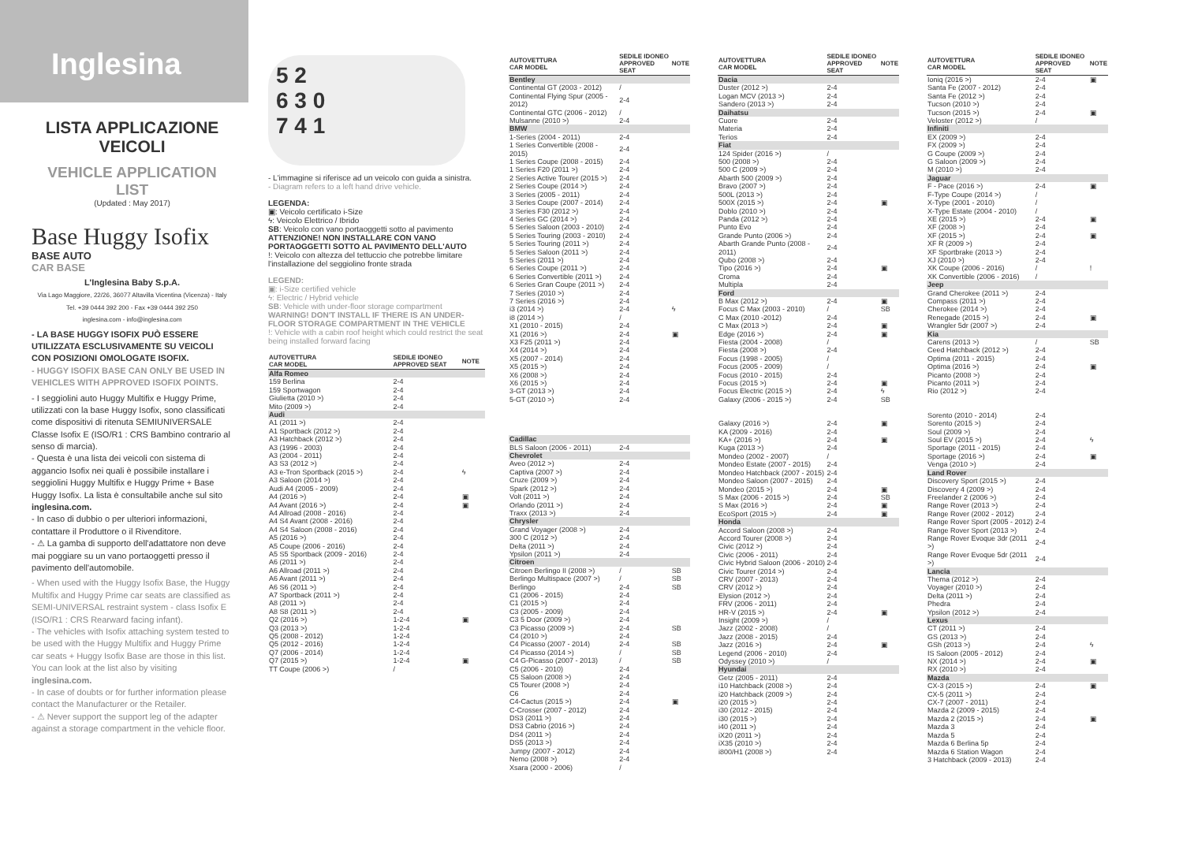Inglesina
LISTA APPLICAZIONE VEICOLI
VEHICLE APPLICATION LIST
(Updated : May 2017)
Base Huggy Isofix
BASE AUTO
CAR BASE
L'Inglesina Baby S.p.A.
Via Lago Maggiore, 22/26, 36077 Altavilla Vicentina (Vicenza) - Italy
Tel. +39 0444 392 200 - Fax +39 0444 392 250
inglesina.com - info@inglesina.com
- LA BASE HUGGY ISOFIX PUÒ ESSERE UTILIZZATA ESCLUSIVAMENTE SU VEICOLI CON POSIZIONI OMOLOGATE ISOFIX.
- HUGGY ISOFIX BASE CAN ONLY BE USED IN VEHICLES WITH APPROVED ISOFIX POINTS.
- I seggiolini auto Huggy Multifix e Huggy Prime, utilizzati con la base Huggy Isofix, sono classificati come dispositivi di ritenuta SEMIUNIVERSALE Classe Isofix E (ISO/R1 : CRS Bambino contrario al senso di marcia).
- Questa è una lista dei veicoli con sistema di aggancio Isofix nei quali è possibile installare i seggiolini Huggy Multifix e Huggy Prime + Base Huggy Isofix. La lista è consultabile anche sul sito inglesina.com.
- In caso di dubbio o per ulteriori informazioni, contattare il Produttore o il Rivenditore.
- ⚠ La gamba di supporto dell'adattatore non deve mai poggiare su un vano portaoggetti presso il pavimento dell'automobile.
- When used with the Huggy Isofix Base, the Huggy Multifix and Huggy Prime car seats are classified as SEMI-UNIVERSAL restraint system - class Isofix E (ISO/R1 : CRS Rearward facing infant).
- The vehicles with Isofix attaching system tested to be used with the Huggy Multifix and Huggy Prime car seats + Huggy Isofix Base are those in this list. You can look at the list also by visiting inglesina.com.
- In case of doubts or for further information please contact the Manufacturer or the Retailer.
- ⚠ Never support the support leg of the adapter against a storage compartment in the vehicle floor.
5 2
6 3 0
7 4 1
- L'immagine si riferisce ad un veicolo con guida a sinistra.
- Diagram refers to a left hand drive vehicle.
LEGENDA:
▣: Veicolo certificato i-Size
ϟ: Veicolo Elettrico / Ibrido
SB: Veicolo con vano portaoggetti sotto al pavimento ATTENZIONE! NON INSTALLARE CON VANO PORTAOGGETTI SOTTO AL PAVIMENTO DELL'AUTO
!: Veicolo con altezza del tettuccio che potrebbe limitare l'installazione del seggiolino fronte strada
LEGEND:
▣: i-Size certified vehicle
ϟ: Electric / Hybrid vehicle
SB: Vehicle with under-floor storage compartment WARNING! DON'T INSTALL IF THERE IS AN UNDER-FLOOR STORAGE COMPARTMENT IN THE VEHICLE
!: Vehicle with a cabin roof height which could restrict the seat being installed forward facing
| AUTOVETTURA CAR MODEL | SEDILE IDONEO APPROVED SEAT | NOTE |
| --- | --- | --- |
| Alfa Romeo | | |
| 159 Berlina | 2-4 | |
| 159 Sportwagon | 2-4 | |
| Giulietta (2010 >) | 2-4 | |
| Mito (2009 >) | 2-4 | |
| Audi | | |
| A1 (2011 >) | 2-4 | |
| A1 Sportback (2012 >) | 2-4 | |
| A3 Hatchback (2012 >) | 2-4 | |
| A3 (1996 - 2003) | 2-4 | |
| A3 (2004 - 2011) | 2-4 | |
| A3 S3 (2012 >) | 2-4 | |
| A3 e-Tron Sportback (2015 >) | 2-4 | ϟ |
| A3 Saloon (2014 >) | 2-4 | |
| Audi A4 (2005 - 2009) | 2-4 | |
| A4 (2016 >) | 2-4 | ▣ |
| A4 Avant (2016 >) | 2-4 | ▣ |
| A4 Allroad (2008 - 2016) | 2-4 | |
| A4 S4 Avant (2008 - 2016) | 2-4 | |
| A4 S4 Saloon (2008 - 2016) | 2-4 | |
| A5 (2016 >) | 2-4 | |
| A5 Coupe (2006 - 2016) | 2-4 | |
| A5 S5 Sportback (2009 - 2016) | 2-4 | |
| A6 (2011 >) | 2-4 | |
| A6 Allroad (2011 >) | 2-4 | |
| A6 Avant (2011 >) | 2-4 | |
| A6 S6 (2011 >) | 2-4 | |
| A7 Sportback (2011 >) | 2-4 | |
| A8 (2011 >) | 2-4 | |
| A8 S8 (2011 >) | 2-4 | |
| Q2 (2016 >) | 1-2-4 | ▣ |
| Q3 (2013 >) | 1-2-4 | |
| Q5 (2008 - 2012) | 1-2-4 | |
| Q5 (2012 - 2016) | 1-2-4 | |
| Q7 (2006 - 2014) | 1-2-4 | |
| Q7 (2015 >) | 1-2-4 | ▣ |
| TT Coupe (2006 >) | / | |
| AUTOVETTURA CAR MODEL | SEDILE IDONEO APPROVED SEAT | NOTE |
| --- | --- | --- |
| Bentley | | |
| Continental GT (2003 - 2012) | / | |
| Continental Flying Spur (2005 - 2012) | 2-4 | |
| Continental GTC (2006 - 2012) | / | |
| Mulsanne (2010 >) | 2-4 | |
| BMW | | |
| 1-Series (2004 - 2011) | 2-4 | |
| 1 Series Convertible (2008 - 2015) | 2-4 | |
| 1 Series Coupe (2008 - 2015) | 2-4 | |
| 1 Series F20 (2011 >) | 2-4 | |
| 2 Series Active Tourer (2015 >) | 2-4 | |
| 2 Series Coupe (2014 >) | 2-4 | |
| 3 Series (2005 - 2011) | 2-4 | |
| 3 Series Coupe (2007 - 2014) | 2-4 | |
| 3 Series F30 (2012 >) | 2-4 | |
| 4 Series GC (2014 >) | 2-4 | |
| 5 Series Saloon (2003 - 2010) | 2-4 | |
| 5 Series Touring (2003 - 2010) | 2-4 | |
| 5 Series Touring (2011 >) | 2-4 | |
| 5 Series Saloon (2011 >) | 2-4 | |
| 5 Series (2011 >) | 2-4 | |
| 6 Series Coupe (2011 >) | 2-4 | |
| 6 Series Convertible (2011 >) | 2-4 | |
| 6 Series Gran Coupe (2011 >) | 2-4 | |
| 7 Series (2010 >) | 2-4 | |
| 7 Series (2016 >) | 2-4 | |
| i3 (2014 >) | 2-4 | ϟ |
| i8 (2014 >) | / | |
| X1 (2010 - 2015) | 2-4 | |
| X1 (2016 >) | 2-4 | ▣ |
| X3 F25 (2011 >) | 2-4 | |
| X4 (2014 >) | 2-4 | |
| X5 (2007 - 2014) | 2-4 | |
| X5 (2015 >) | 2-4 | |
| X6 (2008 >) | 2-4 | |
| X6 (2015 >) | 2-4 | |
| 3-GT (2013 >) | 2-4 | |
| 5-GT (2010 >) | 2-4 | |
| Cadillac | | |
| BLS Saloon (2006 - 2011) | 2-4 | |
| Chevrolet | | |
| Aveo (2012 >) | 2-4 | |
| Captiva (2007 >) | 2-4 | |
| Cruze (2009 >) | 2-4 | |
| Spark (2012 >) | 2-4 | |
| Volt (2011 >) | 2-4 | |
| Orlando (2011 >) | 2-4 | |
| Traxx (2013 >) | 2-4 | |
| Chrysler | | |
| Grand Voyager (2008 >) | 2-4 | |
| 300 C (2012 >) | 2-4 | |
| Delta (2011 >) | 2-4 | |
| Ypsilon (2011 >) | 2-4 | |
| Citroen | | |
| Citroen Berlingo II (2008 >) | / | SB |
| Berlingo Multispace (2007 >) | / | SB |
| Berlingo | 2-4 | SB |
| C1 (2006 - 2015) | 2-4 | |
| C1 (2015 >) | 2-4 | |
| C3 (2005 - 2009) | 2-4 | |
| C3 5 Door (2009 >) | 2-4 | |
| C3 Picasso (2009 >) | 2-4 | SB |
| C4 (2010 >) | 2-4 | |
| C4 Picasso (2007 - 2014) | 2-4 | SB |
| C4 Picasso (2014 >) | / | SB |
| C4 G-Picasso (2007 - 2013) | / | SB |
| C5 (2006 - 2010) | 2-4 | |
| C5 Saloon (2008 >) | 2-4 | |
| C5 Tourer (2008 >) | 2-4 | |
| C6 | 2-4 | |
| C4-Cactus (2015 >) | 2-4 | ▣ |
| C-Crosser (2007 - 2012) | 2-4 | |
| DS3 (2011 >) | 2-4 | |
| DS3 Cabrio (2016 >) | 2-4 | |
| DS4 (2011 >) | 2-4 | |
| DS5 (2013 >) | 2-4 | |
| Jumpy (2007 - 2012) | 2-4 | |
| Nemo (2008 >) | 2-4 | |
| Xsara (2000 - 2006) | / | |
| AUTOVETTURA CAR MODEL | SEDILE IDONEO APPROVED SEAT | NOTE |
| --- | --- | --- |
| Dacia | | |
| Duster (2012 >) | 2-4 | |
| Logan MCV (2013 >) | 2-4 | |
| Sandero (2013 >) | 2-4 | |
| Daihatsu | | |
| Cuore | 2-4 | |
| Materia | 2-4 | |
| Terios | 2-4 | |
| Fiat | | |
| 124 Spider (2016 >) | / | |
| 500 (2008 >) | 2-4 | |
| 500 C (2009 >) | 2-4 | |
| Abarth 500 (2009 >) | 2-4 | |
| Bravo (2007 >) | 2-4 | |
| 500L (2013 >) | 2-4 | |
| 500X (2015 >) | 2-4 | ▣ |
| Doblo (2010 >) | 2-4 | |
| Panda (2012 >) | 2-4 | |
| Punto Evo | 2-4 | |
| Grande Punto (2006 >) | 2-4 | |
| Abarth Grande Punto (2008 - 2011) | 2-4 | |
| Qubo (2008 >) | 2-4 | |
| Tipo (2016 >) | 2-4 | ▣ |
| Croma | 2-4 | |
| Multipla | 2-4 | |
| Ford | | |
| B Max (2012 >) | 2-4 | ▣ |
| Focus C Max (2003 - 2010) | / | SB |
| C Max (2010 -2012) | 2-4 | |
| C Max (2013 >) | 2-4 | ▣ |
| Edge (2016 >) | 2-4 | ▣ |
| Fiesta (2004 - 2008) | / | |
| Fiesta (2008 >) | 2-4 | |
| Focus (1998 - 2005) | / | |
| Focus (2005 - 2009) | / | |
| Focus (2010 - 2015) | 2-4 | |
| Focus (2015 >) | 2-4 | ▣ |
| Focus Electric (2015 >) | 2-4 | ϟ |
| Galaxy (2006 - 2015 >) | 2-4 | SB |
| Galaxy (2016 >) | 2-4 | ▣ |
| KA (2009 - 2016) | 2-4 | |
| KA+ (2016 >) | 2-4 | ▣ |
| Kuga (2013 >) | 2-4 | |
| Mondeo (2002 - 2007) | / | |
| Mondeo Estate (2007 - 2015) | 2-4 | |
| Mondeo Hatchback (2007 - 2015) | 2-4 | |
| Mondeo Saloon (2007 - 2015) | 2-4 | |
| Mondeo (2015 >) | 2-4 | ▣ |
| S Max (2006 - 2015 >) | 2-4 | SB |
| S Max (2016 >) | 2-4 | ▣ |
| EcoSport (2015 >) | 2-4 | ▣ |
| Honda | | |
| Accord Saloon (2008 >) | 2-4 | |
| Accord Tourer (2008 >) | 2-4 | |
| Civic (2012 >) | 2-4 | |
| Civic (2006 - 2011) | 2-4 | |
| Civic Hybrid Saloon (2006 - 2010) | 2-4 | |
| Civic Tourer (2014 >) | 2-4 | |
| CRV (2007 - 2013) | 2-4 | |
| CRV (2012 >) | 2-4 | |
| Elysion (2012 >) | 2-4 | |
| FRV (2006 - 2011) | 2-4 | |
| HR-V (2015 >) | 2-4 | ▣ |
| Insight (2009 >) | / | |
| Jazz (2002 - 2008) | / | |
| Jazz (2008 - 2015) | 2-4 | |
| Jazz (2016 >) | 2-4 | ▣ |
| Legend (2006 - 2010) | 2-4 | |
| Odyssey (2010 >) | / | |
| Hyundai | | |
| Getz (2005 - 2011) | 2-4 | |
| i10 Hatchback (2008 >) | 2-4 | |
| i20 Hatchback (2009 >) | 2-4 | |
| i20 (2015 >) | 2-4 | |
| i30 (2012 - 2015) | 2-4 | |
| i30 (2015 >) | 2-4 | |
| i40 (2011 >) | 2-4 | |
| iX20 (2011 >) | 2-4 | |
| iX35 (2010 >) | 2-4 | |
| i800/H1 (2008 >) | 2-4 | |
| AUTOVETTURA CAR MODEL | SEDILE IDONEO APPROVED SEAT | NOTE |
| --- | --- | --- |
| Ioniq (2016 >) | 2-4 | ▣ |
| Santa Fe (2007 - 2012) | 2-4 | |
| Santa Fe (2012 >) | 2-4 | |
| Tucson (2010 >) | 2-4 | |
| Tucson (2015 >) | 2-4 | ▣ |
| Veloster (2012 >) | / | |
| Infiniti | | |
| EX (2009 >) | 2-4 | |
| FX (2009 >) | 2-4 | |
| G Coupe (2009 >) | 2-4 | |
| G Saloon (2009 >) | 2-4 | |
| M (2010 >) | 2-4 | |
| Jaguar | | |
| F - Pace (2016 >) | 2-4 | ▣ |
| F-Type Coupe (2014 >) | / | |
| X-Type (2001 - 2010) | / | |
| X-Type Estate (2004 - 2010) | / | |
| XE (2015 >) | 2-4 | ▣ |
| XF (2008 >) | 2-4 | |
| XF (2015 >) | 2-4 | ▣ |
| XF R (2009 >) | 2-4 | |
| XF Sportbrake (2013 >) | 2-4 | |
| XJ (2010 >) | 2-4 | |
| XK Coupe (2006 - 2016) | / | ! |
| XK Convertible (2006 - 2016) | / | |
| Jeep | | |
| Grand Cherokee (2011 >) | 2-4 | |
| Compass (2011 >) | 2-4 | |
| Cherokee (2014 >) | 2-4 | |
| Renegade (2015 >) | 2-4 | ▣ |
| Wrangler 5dr (2007 >) | 2-4 | |
| Kia | | |
| Carens (2013 >) | / | SB |
| Ceed Hatchback (2012 >) | 2-4 | |
| Optima (2011 - 2015) | 2-4 | |
| Optima (2016 >) | 2-4 | ▣ |
| Picanto (2008 >) | 2-4 | |
| Picanto (2011 >) | 2-4 | |
| Rio (2012 >) | 2-4 | |
| Sorento (2010 - 2014) | 2-4 | |
| Sorento (2015 >) | 2-4 | |
| Soul (2009 >) | 2-4 | |
| Soul EV (2015 >) | 2-4 | ϟ |
| Sportage (2011 - 2015) | 2-4 | |
| Sportage (2016 >) | 2-4 | ▣ |
| Venga (2010 >) | 2-4 | |
| Land Rover | | |
| Discovery Sport (2015 >) | 2-4 | |
| Discovery 4 (2009 >) | 2-4 | |
| Freelander 2 (2006 >) | 2-4 | |
| Range Rover (2013 >) | 2-4 | |
| Range Rover (2002 - 2012) | 2-4 | |
| Range Rover Sport (2005 - 2012) | 2-4 | |
| Range Rover Sport (2013 >) | 2-4 | |
| Range Rover Evoque 3dr (2011 >) | 2-4 | |
| Range Rover Evoque 5dr (2011 >) | 2-4 | |
| Lancia | | |
| Thema (2012 >) | 2-4 | |
| Voyager (2010 >) | 2-4 | |
| Delta (2011 >) | 2-4 | |
| Phedra | 2-4 | |
| Ypsilon (2012 >) | 2-4 | |
| Lexus | | |
| CT (2011 >) | 2-4 | |
| GS (2013 >) | 2-4 | |
| GSh (2013 >) | 2-4 | ϟ |
| IS Saloon (2005 - 2012) | 2-4 | |
| NX (2014 >) | 2-4 | ▣ |
| RX (2010 >) | 2-4 | |
| Mazda | | |
| CX-3 (2015 >) | 2-4 | ▣ |
| CX-5 (2011 >) | 2-4 | |
| CX-7 (2007 - 2011) | 2-4 | |
| Mazda 2 (2009 - 2015) | 2-4 | |
| Mazda 2 (2015 >) | 2-4 | ▣ |
| Mazda 3 | 2-4 | |
| Mazda 5 | 2-4 | |
| Mazda 6 Berlina 5p | 2-4 | |
| Mazda 6 Station Wagon | 2-4 | |
| 3 Hatchback (2009 - 2013) | 2-4 | |